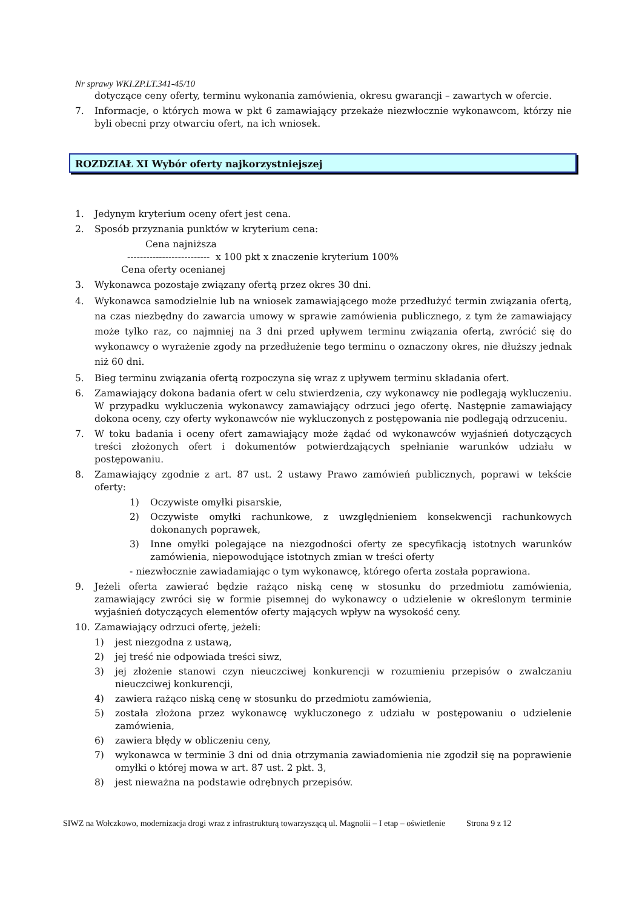Nr sprawy WKI.ZP.LT.341-45/10
dotyczące ceny oferty, terminu wykonania zamówienia, okresu gwarancji – zawartych w ofercie.
7. Informacje, o których mowa w pkt 6 zamawiający przekaże niezwłocznie wykonawcom, którzy nie byli obecni przy otwarciu ofert, na ich wniosek.
ROZDZIAŁ XI Wybór oferty najkorzystniejszej
1. Jedynym kryterium oceny ofert jest cena.
2. Sposób przyznania punktów w kryterium cena:
Cena najniższa
-------------------------- x 100 pkt x znaczenie kryterium 100%
Cena oferty ocenianej
3. Wykonawca pozostaje związany ofertą przez okres 30 dni.
4. Wykonawca samodzielnie lub na wniosek zamawiającego może przedłużyć termin związania ofertą, na czas niezbędny do zawarcia umowy w sprawie zamówienia publicznego, z tym że zamawiający może tylko raz, co najmniej na 3 dni przed upływem terminu związania ofertą, zwrócić się do wykonawcy o wyrażenie zgody na przedłużenie tego terminu o oznaczony okres, nie dłuższy jednak niż 60 dni.
5. Bieg terminu związania ofertą rozpoczyna się wraz z upływem terminu składania ofert.
6. Zamawiający dokona badania ofert w celu stwierdzenia, czy wykonawcy nie podlegają wykluczeniu. W przypadku wykluczenia wykonawcy zamawiający odrzuci jego ofertę. Następnie zamawiający dokona oceny, czy oferty wykonawców nie wykluczonych z postępowania nie podlegają odrzuceniu.
7. W toku badania i oceny ofert zamawiający może żądać od wykonawców wyjaśnień dotyczących treści złożonych ofert i dokumentów potwierdzających spełnianie warunków udziału w postępowaniu.
8. Zamawiający zgodnie z art. 87 ust. 2 ustawy Prawo zamówień publicznych, poprawi w tekście oferty:
1) Oczywiste omyłki pisarskie,
2) Oczywiste omyłki rachunkowe, z uwzględnieniem konsekwencji rachunkowych dokonanych poprawek,
3) Inne omyłki polegające na niezgodności oferty ze specyfikacją istotnych warunków zamówienia, niepowodujące istotnych zmian w treści oferty
- niezwłocznie zawiadamiając o tym wykonawcę, którego oferta została poprawiona.
9. Jeżeli oferta zawierać będzie rażąco niską cenę w stosunku do przedmiotu zamówienia, zamawiający zwróci się w formie pisemnej do wykonawcy o udzielenie w określonym terminie wyjaśnień dotyczących elementów oferty mających wpływ na wysokość ceny.
10. Zamawiający odrzuci ofertę, jeżeli:
1) jest niezgodna z ustawą,
2) jej treść nie odpowiada treści siwz,
3) jej złożenie stanowi czyn nieuczciwej konkurencji w rozumieniu przepisów o zwalczaniu nieuczciwej konkurencji,
4) zawiera rażąco niską cenę w stosunku do przedmiotu zamówienia,
5) została złożona przez wykonawcę wykluczonego z udziału w postępowaniu o udzielenie zamówienia,
6) zawiera błędy w obliczeniu ceny,
7) wykonawca w terminie 3 dni od dnia otrzymania zawiadomienia nie zgodził się na poprawienie omyłki o której mowa w art. 87 ust. 2 pkt. 3,
8) jest nieważna na podstawie odrębnych przepisów.
SIWZ na Wołczkowo, modernizacja drogi wraz z infrastrukturą towarzyszącą ul. Magnolii – I etap – oświetlenie Strona 9 z 12